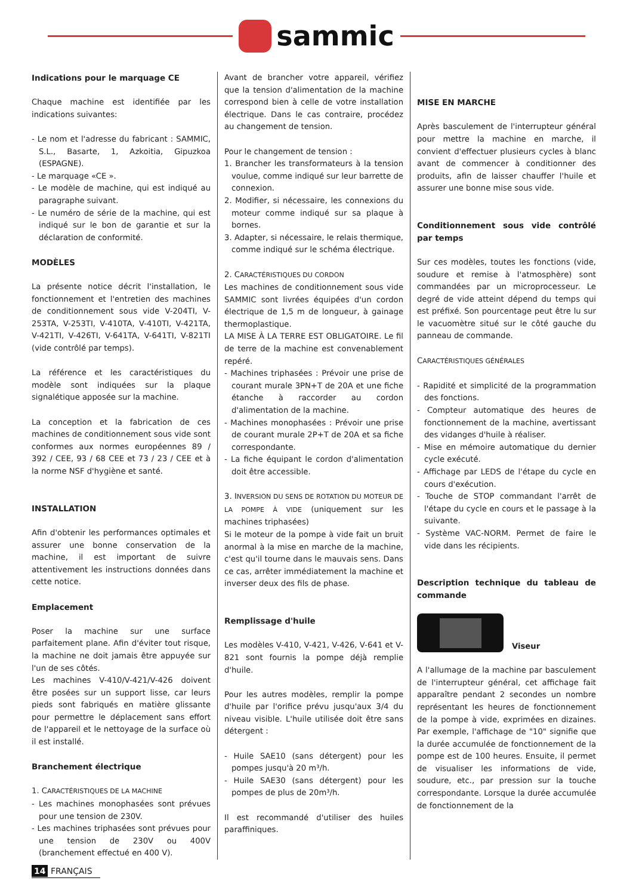sammic
Indications pour le marquage CE
Chaque machine est identifiée par les indications suivantes:
- Le nom et l'adresse du fabricant : SAMMIC, S.L., Basarte, 1, Azkoitia, Gipuzkoa (ESPAGNE).
- Le marquage «CE ».
- Le modèle de machine, qui est indiqué au paragraphe suivant.
- Le numéro de série de la machine, qui est indiqué sur le bon de garantie et sur la déclaration de conformité.
MODÈLES
La présente notice décrit l'installation, le fonctionnement et l'entretien des machines de conditionnement sous vide V-204TI, V-253TA, V-253TI, V-410TA, V-410TI, V-421TA, V-421TI, V-426TI, V-641TA, V-641TI, V-821TI (vide contrôlé par temps).
La référence et les caractéristiques du modèle sont indiquées sur la plaque signalétique apposée sur la machine.
La conception et la fabrication de ces machines de conditionnement sous vide sont conformes aux normes européennes 89 / 392 / CEE, 93 / 68 CEE et 73 / 23 / CEE et à la norme NSF d'hygiène et santé.
INSTALLATION
Afin d'obtenir les performances optimales et assurer une bonne conservation de la machine, il est important de suivre attentivement les instructions données dans cette notice.
Emplacement
Poser la machine sur une surface parfaitement plane. Afin d'éviter tout risque, la machine ne doit jamais être appuyée sur l'un de ses côtés.
Les machines V-410/V-421/V-426 doivent être posées sur un support lisse, car leurs pieds sont fabriqués en matière glissante pour permettre le déplacement sans effort de l'appareil et le nettoyage de la surface où il est installé.
Branchement électrique
1. CARACTÉRISTIQUES DE LA MACHINE
- Les machines monophasées sont prévues pour une tension de 230V.
- Les machines triphasées sont prévues pour une tension de 230V ou 400V (branchement effectué en 400 V).
Avant de brancher votre appareil, vérifiez que la tension d'alimentation de la machine correspond bien à celle de votre installation électrique. Dans le cas contraire, procédez au changement de tension.
Pour le changement de tension :
1. Brancher les transformateurs à la tension voulue, comme indiqué sur leur barrette de connexion.
2. Modifier, si nécessaire, les connexions du moteur comme indiqué sur sa plaque à bornes.
3. Adapter, si nécessaire, le relais thermique, comme indiqué sur le schéma électrique.
2. CARACTÉRISTIQUES DU CORDON
Les machines de conditionnement sous vide SAMMIC sont livrées équipées d'un cordon électrique de 1,5 m de longueur, à gainage thermoplastique.
LA MISE À LA TERRE EST OBLIGATOIRE. Le fil de terre de la machine est convenablement repéré.
- Machines triphasées : Prévoir une prise de courant murale 3PN+T de 20A et une fiche étanche à raccorder au cordon d'alimentation de la machine.
- Machines monophasées : Prévoir une prise de courant murale 2P+T de 20A et sa fiche correspondante.
- La fiche équipant le cordon d'alimentation doit être accessible.
3. INVERSION DU SENS DE ROTATION DU MOTEUR DE LA POMPE À VIDE (uniquement sur les machines triphasées)
Si le moteur de la pompe à vide fait un bruit anormal à la mise en marche de la machine, c'est qu'il tourne dans le mauvais sens. Dans ce cas, arrêter immédiatement la machine et inverser deux des fils de phase.
Remplissage d'huile
Les modèles V-410, V-421, V-426, V-641 et V-821 sont fournis la pompe déjà remplie d'huile.
Pour les autres modèles, remplir la pompe d'huile par l'orifice prévu jusqu'aux 3/4 du niveau visible. L'huile utilisée doit être sans détergent :
- Huile SAE10 (sans détergent) pour les pompes jusqu'à 20 m³/h.
- Huile SAE30 (sans détergent) pour les pompes de plus de 20m³/h.
Il est recommandé d'utiliser des huiles paraffiniques.
MISE EN MARCHE
Après basculement de l'interrupteur général pour mettre la machine en marche, il convient d'effectuer plusieurs cycles à blanc avant de commencer à conditionner des produits, afin de laisser chauffer l'huile et assurer une bonne mise sous vide.
Conditionnement sous vide contrôlé par temps
Sur ces modèles, toutes les fonctions (vide, soudure et remise à l'atmosphère) sont commandées par un microprocesseur. Le degré de vide atteint dépend du temps qui est préfixé. Son pourcentage peut être lu sur le vacuomètre situé sur le côté gauche du panneau de commande.
CARACTÉRISTIQUES GÉNÉRALES
- Rapidité et simplicité de la programmation des fonctions.
- Compteur automatique des heures de fonctionnement de la machine, avertissant des vidanges d'huile à réaliser.
- Mise en mémoire automatique du dernier cycle exécuté.
- Affichage par LEDS de l'étape du cycle en cours d'exécution.
- Touche de STOP commandant l'arrêt de l'étape du cycle en cours et le passage à la suivante.
- Système VAC-NORM. Permet de faire le vide dans les récipients.
Description technique du tableau de commande
Viseur
A l'allumage de la machine par basculement de l'interrupteur général, cet affichage fait apparaître pendant 2 secondes un nombre représentant les heures de fonctionnement de la pompe à vide, exprimées en dizaines. Par exemple, l'affichage de "10" signifie que la durée accumulée de fonctionnement de la pompe est de 100 heures. Ensuite, il permet de visualiser les informations de vide, soudure, etc., par pression sur la touche correspondante. Lorsque la durée accumulée de fonctionnement de la
14 FRANÇAIS